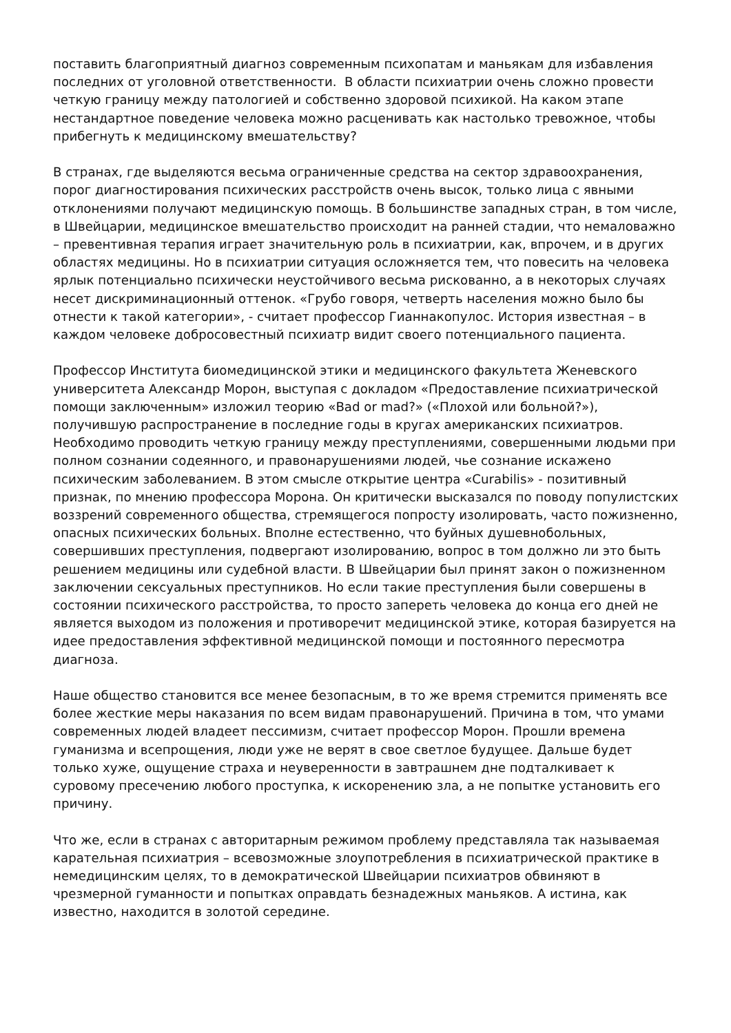поставить благоприятный диагноз современным психопатам и маньякам для избавления последних от уголовной ответственности. В области психиатрии очень сложно провести четкую границу между патологией и собственно здоровой психикой. На каком этапе нестандартное поведение человека можно расценивать как настолько тревожное, чтобы прибегнуть к медицинскому вмешательству?
В странах, где выделяются весьма ограниченные средства на сектор здравоохранения, порог диагностирования психических расстройств очень высок, только лица с явными отклонениями получают медицинскую помощь. В большинстве западных стран, в том числе, в Швейцарии, медицинское вмешательство происходит на ранней стадии, что немаловажно – превентивная терапия играет значительную роль в психиатрии, как, впрочем, и в других областях медицины. Но в психиатрии ситуация осложняется тем, что повесить на человека ярлык потенциально психически неустойчивого весьма рискованно, а в некоторых случаях несет дискриминационный оттенок. «Грубо говоря, четверть населения можно было бы отнести к такой категории», - считает профессор Гианнакопулос. История известная – в каждом человеке добросовестный психиатр видит своего потенциального пациента.
Профессор Института биомедицинской этики и медицинского факультета Женевского университета Александр Морон, выступая с докладом «Предоставление психиатрической помощи заключенным» изложил теорию «Bad or mad?» («Плохой или больной?»), получившую распространение в последние годы в кругах американских психиатров. Необходимо проводить четкую границу между преступлениями, совершенными людьми при полном сознании содеянного, и правонарушениями людей, чье сознание искажено психическим заболеванием. В этом смысле открытие центра «Curabilis» - позитивный признак, по мнению профессора Морона. Он критически высказался по поводу популистских воззрений современного общества, стремящегося попросту изолировать, часто пожизненно, опасных психических больных. Вполне естественно, что буйных душевнобольных, совершивших преступления, подвергают изолированию, вопрос в том должно ли это быть решением медицины или судебной власти. В Швейцарии был принят закон о пожизненном заключении сексуальных преступников. Но если такие преступления были совершены в состоянии психического расстройства, то просто запереть человека до конца его дней не является выходом из положения и противоречит медицинской этике, которая базируется на идее предоставления эффективной медицинской помощи и постоянного пересмотра диагноза.
Наше общество становится все менее безопасным, в то же время стремится применять все более жесткие меры наказания по всем видам правонарушений. Причина в том, что умами современных людей владеет пессимизм, считает профессор Морон. Прошли времена гуманизма и всепрощения, люди уже не верят в свое светлое будущее. Дальше будет только хуже, ощущение страха и неуверенности в завтрашнем дне подталкивает к суровому пресечению любого проступка, к искоренению зла, а не попытке установить его причину.
Что же, если в странах с авторитарным режимом проблему представляла так называемая карательная психиатрия – всевозможные злоупотребления в психиатрической практике в немедицинским целях, то в демократической Швейцарии психиатров обвиняют в чрезмерной гуманности и попытках оправдать безнадежных маньяков. А истина, как известно, находится в золотой середине.